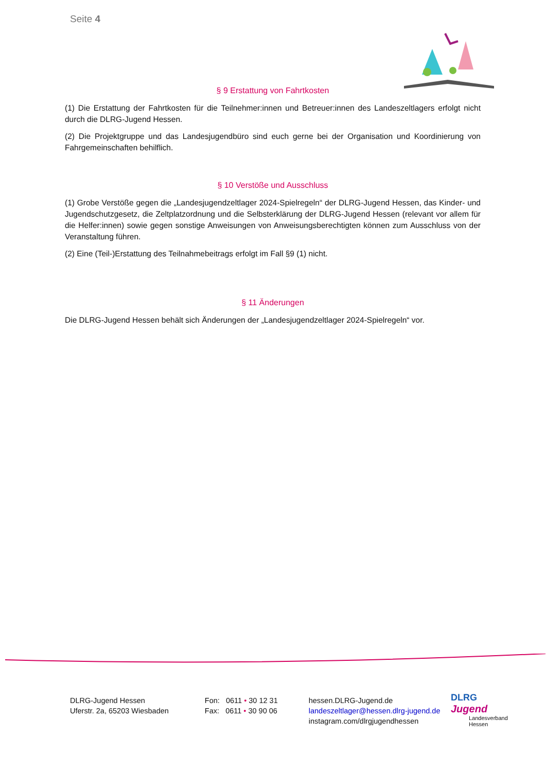Seite 4
§ 9 Erstattung von Fahrtkosten
(1) Die Erstattung der Fahrtkosten für die Teilnehmer:innen und Betreuer:innen des Landeszeltlagers erfolgt nicht durch die DLRG-Jugend Hessen.
(2) Die Projektgruppe und das Landesjugendbüro sind euch gerne bei der Organisation und Koordinierung von Fahrgemeinschaften behilflich.
§ 10 Verstöße und Ausschluss
(1) Grobe Verstöße gegen die „Landesjugendzeltlager 2024-Spielregeln“ der DLRG-Jugend Hessen, das Kinder- und Jugendschutzgesetz, die Zeltplatzordnung und die Selbsterklärung der DLRG-Jugend Hessen (relevant vor allem für die Helfer:innen) sowie gegen sonstige Anweisungen von Anweisungsberechtigten können zum Ausschluss von der Veranstaltung führen.
(2) Eine (Teil-)Erstattung des Teilnahmebeitrags erfolgt im Fall §9 (1) nicht.
§ 11 Änderungen
Die DLRG-Jugend Hessen behält sich Änderungen der „Landesjugendzeltlager 2024-Spielregeln“ vor.
DLRG-Jugend Hessen
Uferstr. 2a, 65203 Wiesbaden
Fon: 0611 • 30 12 31
Fax: 0611 • 30 90 06
hessen.DLRG-Jugend.de
landeszeltlager@hessen.dlrg-jugend.de
instagram.com/dlrgjugendhessen
DLRG
Jugend
Landesverband
Hessen